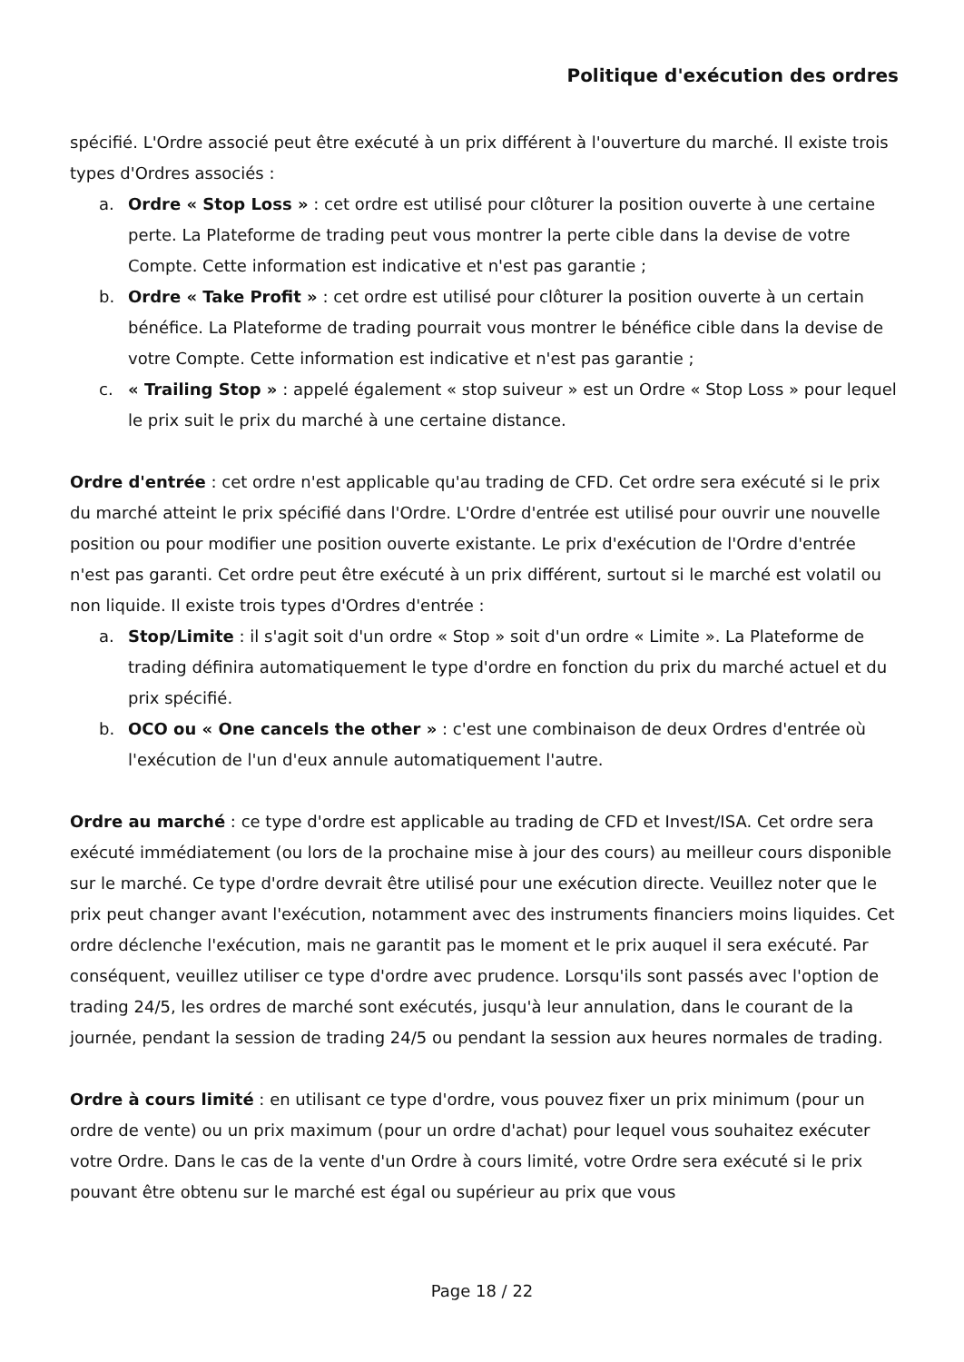Politique d'exécution des ordres
spécifié. L'Ordre associé peut être exécuté à un prix différent à l'ouverture du marché. Il existe trois types d'Ordres associés :
a. Ordre « Stop Loss » : cet ordre est utilisé pour clôturer la position ouverte à une certaine perte. La Plateforme de trading peut vous montrer la perte cible dans la devise de votre Compte. Cette information est indicative et n'est pas garantie ;
b. Ordre « Take Profit » : cet ordre est utilisé pour clôturer la position ouverte à un certain bénéfice. La Plateforme de trading pourrait vous montrer le bénéfice cible dans la devise de votre Compte. Cette information est indicative et n'est pas garantie ;
c. « Trailing Stop » : appelé également « stop suiveur » est un Ordre « Stop Loss » pour lequel le prix suit le prix du marché à une certaine distance.
Ordre d'entrée : cet ordre n'est applicable qu'au trading de CFD. Cet ordre sera exécuté si le prix du marché atteint le prix spécifié dans l'Ordre. L'Ordre d'entrée est utilisé pour ouvrir une nouvelle position ou pour modifier une position ouverte existante. Le prix d'exécution de l'Ordre d'entrée n'est pas garanti. Cet ordre peut être exécuté à un prix différent, surtout si le marché est volatil ou non liquide. Il existe trois types d'Ordres d'entrée :
a. Stop/Limite : il s'agit soit d'un ordre « Stop » soit d'un ordre « Limite ». La Plateforme de trading définira automatiquement le type d'ordre en fonction du prix du marché actuel et du prix spécifié.
b. OCO ou « One cancels the other » : c'est une combinaison de deux Ordres d'entrée où l'exécution de l'un d'eux annule automatiquement l'autre.
Ordre au marché : ce type d'ordre est applicable au trading de CFD et Invest/ISA. Cet ordre sera exécuté immédiatement (ou lors de la prochaine mise à jour des cours) au meilleur cours disponible sur le marché. Ce type d'ordre devrait être utilisé pour une exécution directe. Veuillez noter que le prix peut changer avant l'exécution, notamment avec des instruments financiers moins liquides. Cet ordre déclenche l'exécution, mais ne garantit pas le moment et le prix auquel il sera exécuté. Par conséquent, veuillez utiliser ce type d'ordre avec prudence. Lorsqu'ils sont passés avec l'option de trading 24/5, les ordres de marché sont exécutés, jusqu'à leur annulation, dans le courant de la journée, pendant la session de trading 24/5 ou pendant la session aux heures normales de trading.
Ordre à cours limité : en utilisant ce type d'ordre, vous pouvez fixer un prix minimum (pour un ordre de vente) ou un prix maximum (pour un ordre d'achat) pour lequel vous souhaitez exécuter votre Ordre. Dans le cas de la vente d'un Ordre à cours limité, votre Ordre sera exécuté si le prix pouvant être obtenu sur le marché est égal ou supérieur au prix que vous
Page 18 / 22